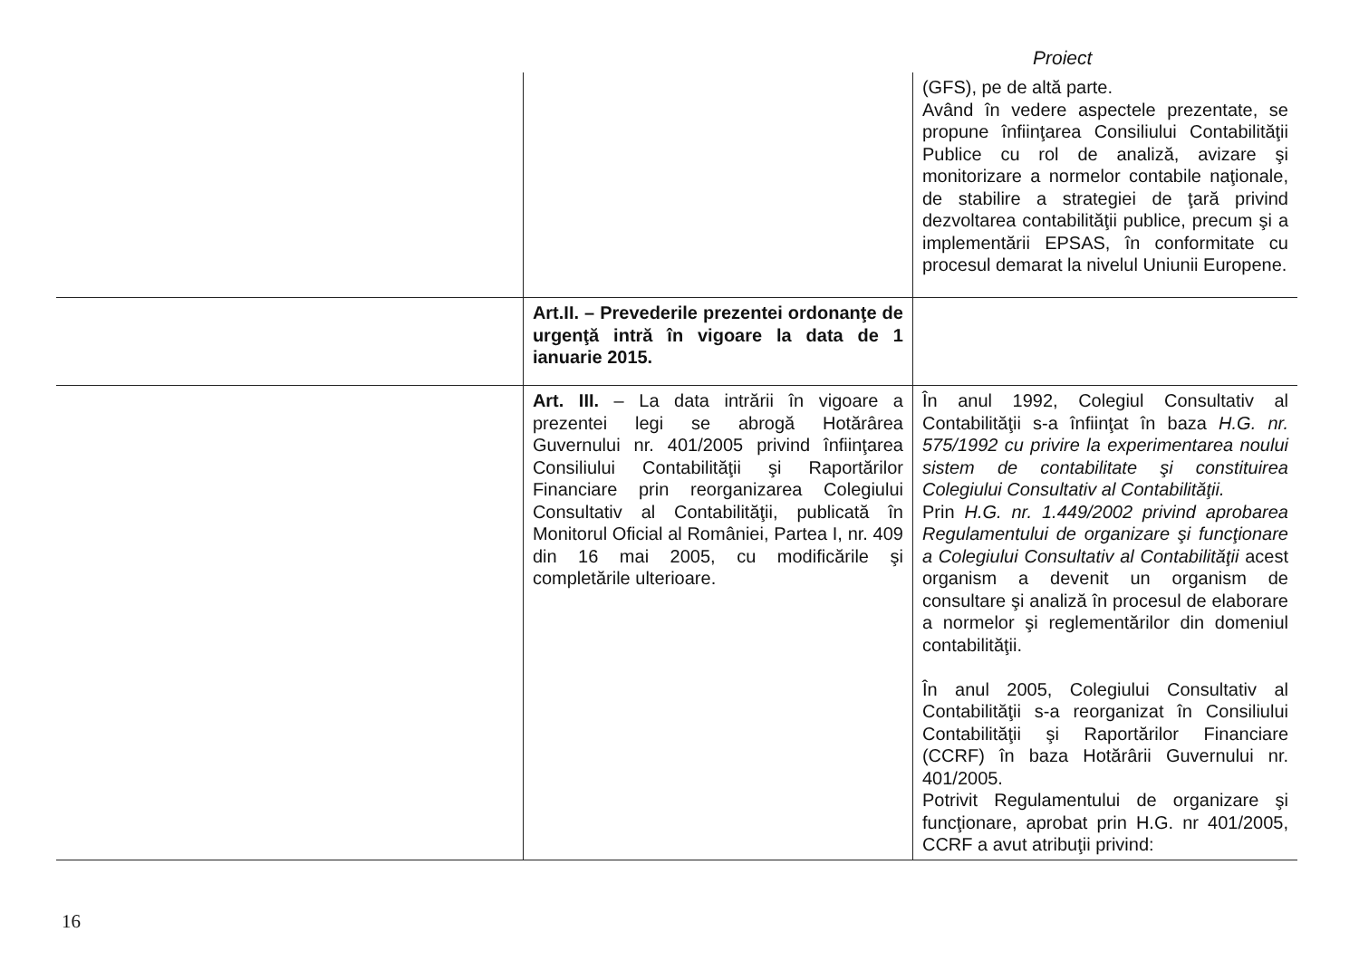Proiect
| | | (GFS), pe de altă parte. Având în vedere aspectele prezentate, se propune înfiinţarea Consiliului Contabilităţii Publice cu rol de analiză, avizare şi monitorizare a normelor contabile naţionale, de stabilire a strategiei de ţară privind dezvoltarea contabilităţii publice, precum şi a implementării EPSAS, în conformitate cu procesul demarat la nivelul Uniunii Europene. |
| | Art.II. – Prevederile prezentei ordonanţe de urgenţă intră în vigoare la data de 1 ianuarie 2015. | |
| | Art. III. – La data intrării în vigoare a prezentei legi se abrogă Hotărârea Guvernului nr. 401/2005 privind înfiinţarea Consiliului Contabilităţii şi Raportărilor Financiare prin reorganizarea Colegiului Consultativ al Contabilităţii, publicată în Monitorul Oficial al României, Partea I, nr. 409 din 16 mai 2005, cu modificările şi completările ulterioare. | În anul 1992, Colegiul Consultativ al Contabilităţii s-a înfiinţat în baza H.G. nr. 575/1992 cu privire la experimentarea noului sistem de contabilitate şi constituirea Colegiului Consultativ al Contabilităţii. Prin H.G. nr. 1.449/2002 privind aprobarea Regulamentului de organizare şi funcţionare a Colegiului Consultativ al Contabilităţii acest organism a devenit un organism de consultare şi analiză în procesul de elaborare a normelor şi reglementărilor din domeniul contabilităţii. În anul 2005, Colegiului Consultativ al Contabilităţii s-a reorganizat în Consiliului Contabilităţii şi Raportărilor Financiare (CCRF) în baza Hotărârii Guvernului nr. 401/2005. Potrivit Regulamentului de organizare şi funcţionare, aprobat prin H.G. nr 401/2005, CCRF a avut atribuţii privind: |
16